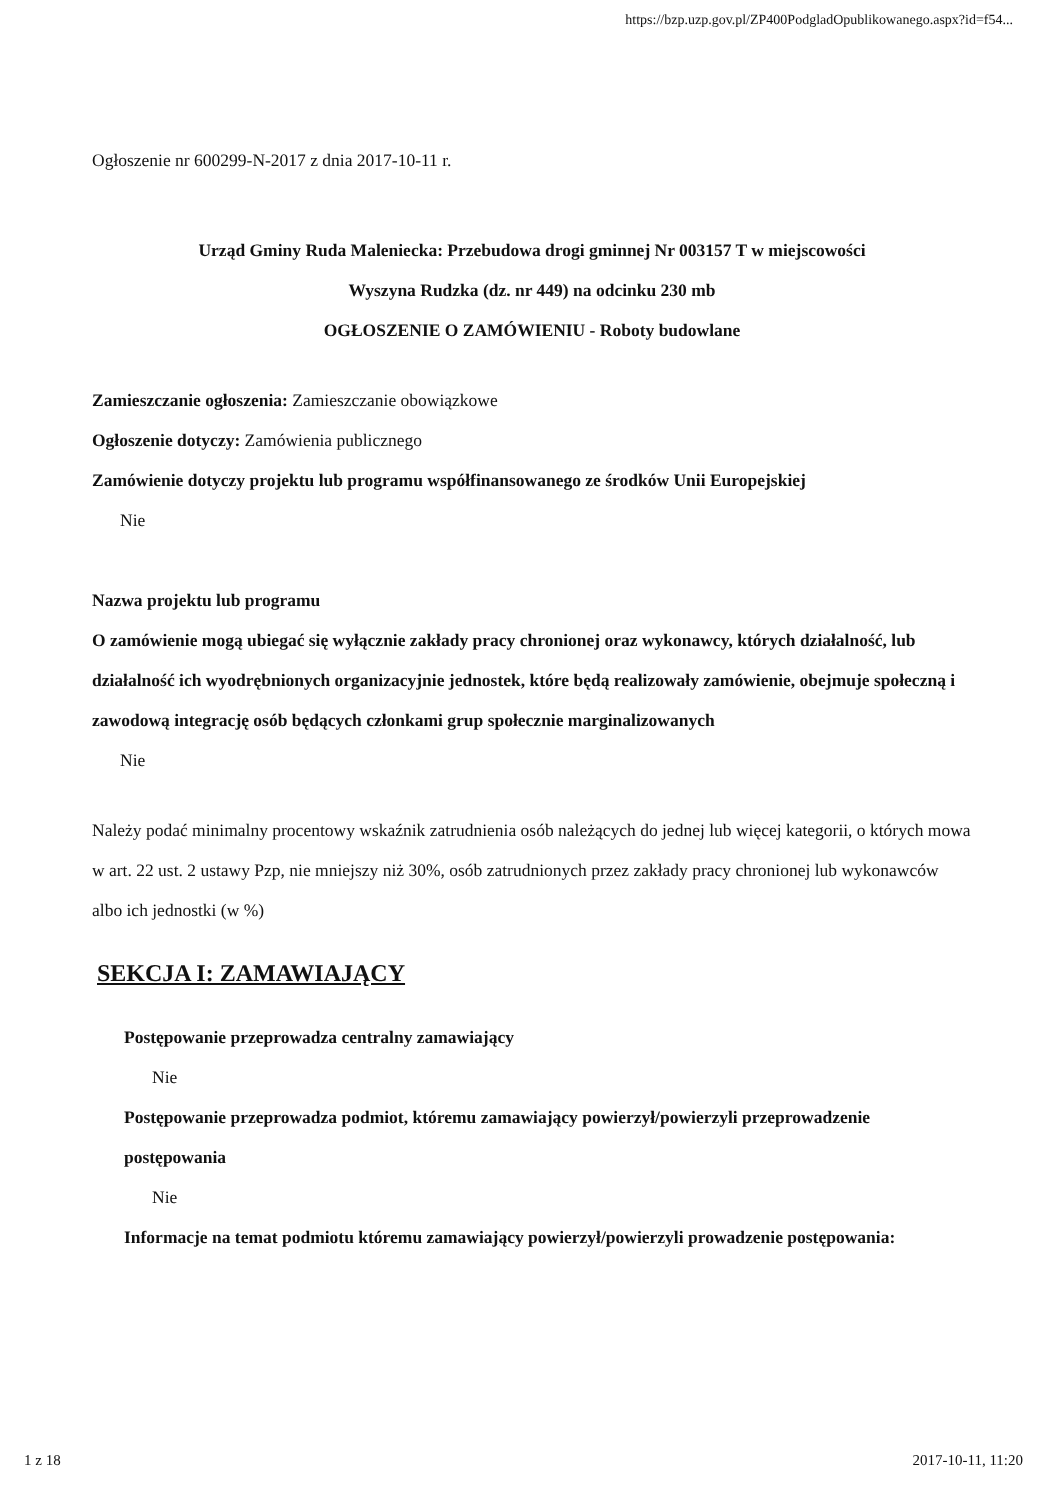https://bzp.uzp.gov.pl/ZP400PodgladOpublikowanego.aspx?id=f54...
Ogłoszenie nr 600299-N-2017 z dnia 2017-10-11 r.
Urząd Gminy Ruda Maleniecka: Przebudowa drogi gminnej Nr 003157 T w miejscowości
Wyszyna Rudzka (dz. nr 449) na odcinku 230 mb
OGŁOSZENIE O ZAMÓWIENIU - Roboty budowlane
Zamieszczanie ogłoszenia: Zamieszczanie obowiązkowe
Ogłoszenie dotyczy: Zamówienia publicznego
Zamówienie dotyczy projektu lub programu współfinansowanego ze środków Unii Europejskiej
Nie
Nazwa projektu lub programu
O zamówienie mogą ubiegać się wyłącznie zakłady pracy chronionej oraz wykonawcy, których działalność, lub działalność ich wyodrębnionych organizacyjnie jednostek, które będą realizowały zamówienie, obejmuje społeczną i zawodową integrację osób będących członkami grup społecznie marginalizowanych
Nie
Należy podać minimalny procentowy wskaźnik zatrudnienia osób należących do jednej lub więcej kategorii, o których mowa w art. 22 ust. 2 ustawy Pzp, nie mniejszy niż 30%, osób zatrudnionych przez zakłady pracy chronionej lub wykonawców albo ich jednostki (w %)
SEKCJA I: ZAMAWIAJĄCY
Postępowanie przeprowadza centralny zamawiający
Nie
Postępowanie przeprowadza podmiot, któremu zamawiający powierzył/powierzyli przeprowadzenie postępowania
Nie
Informacje na temat podmiotu któremu zamawiający powierzył/powierzyli prowadzenie postępowania:
1 z 18 2017-10-11, 11:20